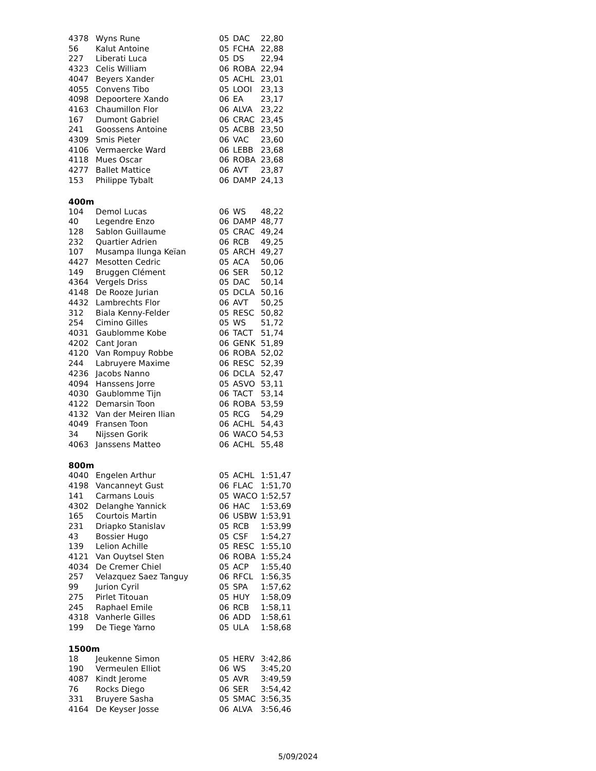| 4378 | Wyns Rune | 05 | DAC | 22,80 |
| 56 | Kalut Antoine | 05 | FCHA | 22,88 |
| 227 | Liberati Luca | 05 | DS | 22,94 |
| 4323 | Celis William | 06 | ROBA | 22,94 |
| 4047 | Beyers Xander | 05 | ACHL | 23,01 |
| 4055 | Convens Tibo | 05 | LOOI | 23,13 |
| 4098 | Depoortere Xando | 06 | EA | 23,17 |
| 4163 | Chaumillon Flor | 06 | ALVA | 23,22 |
| 167 | Dumont Gabriel | 06 | CRAC | 23,45 |
| 241 | Goossens Antoine | 05 | ACBB | 23,50 |
| 4309 | Smis Pieter | 06 | VAC | 23,60 |
| 4106 | Vermaercke Ward | 06 | LEBB | 23,68 |
| 4118 | Mues Oscar | 06 | ROBA | 23,68 |
| 4277 | Ballet Mattice | 06 | AVT | 23,87 |
| 153 | Philippe Tybalt | 06 | DAMP | 24,13 |
400m
| 104 | Demol Lucas | 06 | WS | 48,22 |
| 40 | Legendre Enzo | 06 | DAMP | 48,77 |
| 128 | Sablon Guillaume | 05 | CRAC | 49,24 |
| 232 | Quartier Adrien | 06 | RCB | 49,25 |
| 107 | Musampa Ilunga Keïan | 05 | ARCH | 49,27 |
| 4427 | Mesotten Cedric | 05 | ACA | 50,06 |
| 149 | Bruggen Clément | 06 | SER | 50,12 |
| 4364 | Vergels Driss | 05 | DAC | 50,14 |
| 4148 | De Rooze Jurian | 05 | DCLA | 50,16 |
| 4432 | Lambrechts Flor | 06 | AVT | 50,25 |
| 312 | Biala Kenny-Felder | 05 | RESC | 50,82 |
| 254 | Cimino Gilles | 05 | WS | 51,72 |
| 4031 | Gaublomme Kobe | 06 | TACT | 51,74 |
| 4202 | Cant Joran | 06 | GENK | 51,89 |
| 4120 | Van Rompuy Robbe | 06 | ROBA | 52,02 |
| 244 | Labruyere Maxime | 06 | RESC | 52,39 |
| 4236 | Jacobs Nanno | 06 | DCLA | 52,47 |
| 4094 | Hanssens Jorre | 05 | ASVO | 53,11 |
| 4030 | Gaublomme Tijn | 06 | TACT | 53,14 |
| 4122 | Demarsin Toon | 06 | ROBA | 53,59 |
| 4132 | Van der Meiren Ilian | 05 | RCG | 54,29 |
| 4049 | Fransen Toon | 06 | ACHL | 54,43 |
| 34 | Nijssen Gorik | 06 | WACO | 54,53 |
| 4063 | Janssens Matteo | 06 | ACHL | 55,48 |
800m
| 4040 | Engelen Arthur | 05 | ACHL | 1:51,47 |
| 4198 | Vancanneyt Gust | 06 | FLAC | 1:51,70 |
| 141 | Carmans Louis | 05 | WACO | 1:52,57 |
| 4302 | Delanghe Yannick | 06 | HAC | 1:53,69 |
| 165 | Courtois Martin | 06 | USBW | 1:53,91 |
| 231 | Driapko Stanislav | 05 | RCB | 1:53,99 |
| 43 | Bossier Hugo | 05 | CSF | 1:54,27 |
| 139 | Lelion Achille | 05 | RESC | 1:55,10 |
| 4121 | Van Ouytsel Sten | 06 | ROBA | 1:55,24 |
| 4034 | De Cremer Chiel | 05 | ACP | 1:55,40 |
| 257 | Velazquez Saez Tanguy | 06 | RFCL | 1:56,35 |
| 99 | Jurion Cyril | 05 | SPA | 1:57,62 |
| 275 | Pirlet Titouan | 05 | HUY | 1:58,09 |
| 245 | Raphael Emile | 06 | RCB | 1:58,11 |
| 4318 | Vanherle Gilles | 06 | ADD | 1:58,61 |
| 199 | De Tiege Yarno | 05 | ULA | 1:58,68 |
1500m
| 18 | Jeukenne Simon | 05 | HERV | 3:42,86 |
| 190 | Vermeulen Elliot | 06 | WS | 3:45,20 |
| 4087 | Kindt Jerome | 05 | AVR | 3:49,59 |
| 76 | Rocks Diego | 06 | SER | 3:54,42 |
| 331 | Bruyere Sasha | 05 | SMAC | 3:56,35 |
| 4164 | De Keyser Josse | 06 | ALVA | 3:56,46 |
5/09/2024